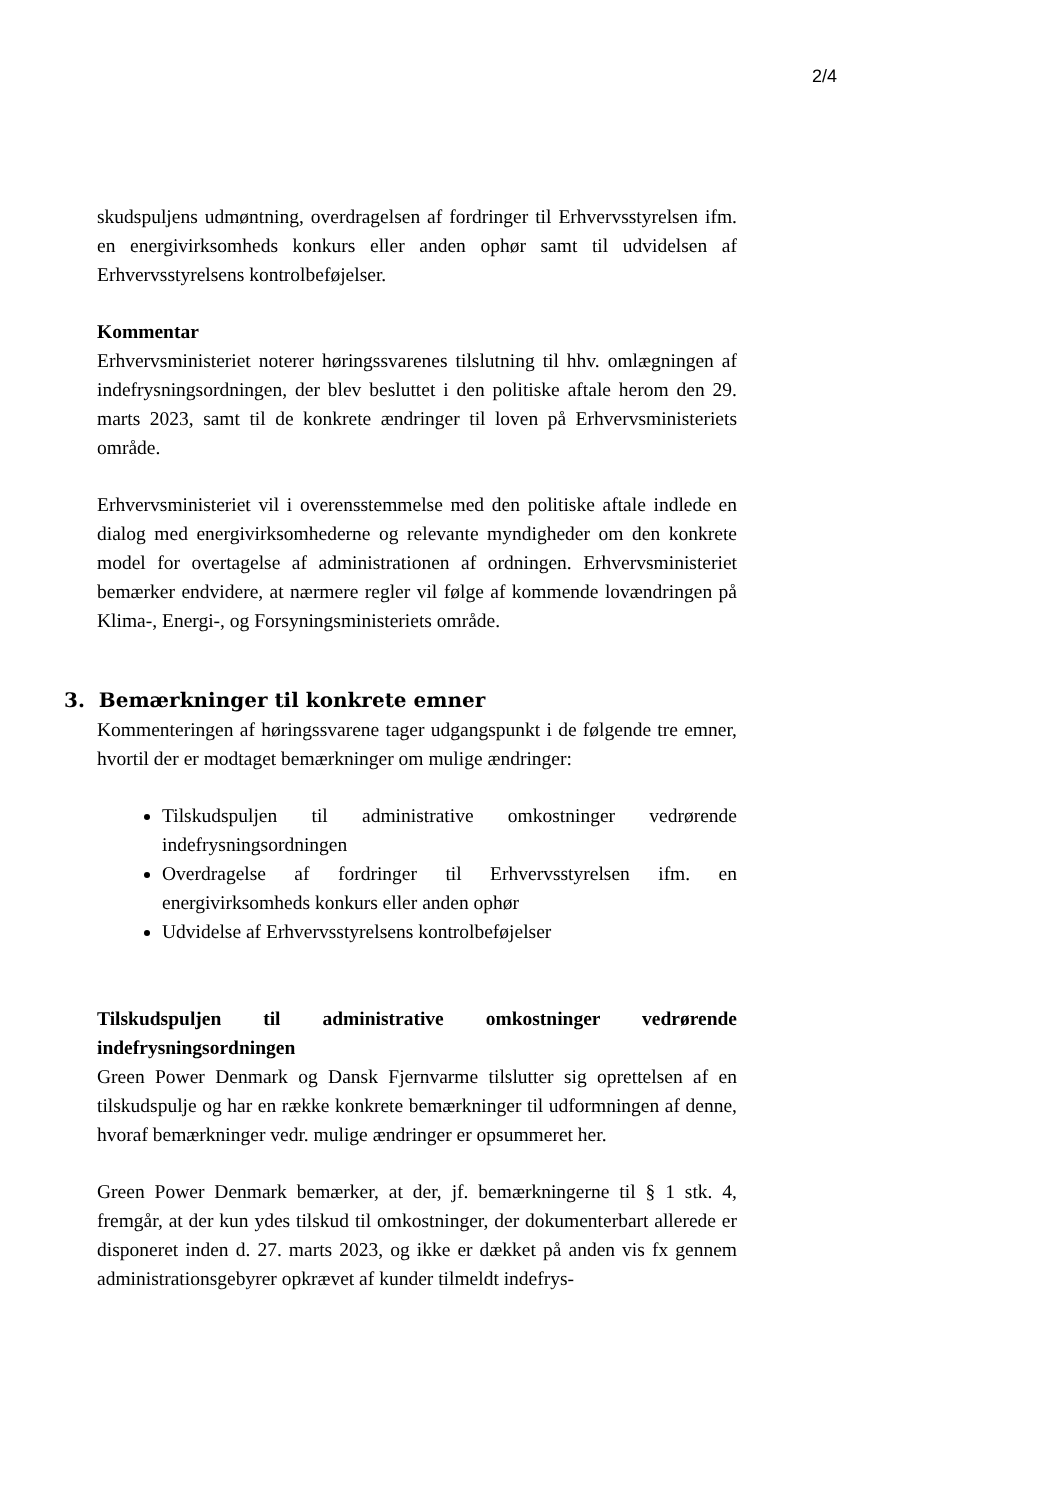2/4
skudspuljens udmøntning, overdragelsen af fordringer til Erhvervsstyrelsen ifm. en energivirksomheds konkurs eller anden ophør samt til udvidelsen af Erhvervsstyrelsens kontrolbeføjelser.
Kommentar
Erhvervsministeriet noterer høringssvarenes tilslutning til hhv. omlægningen af indefrysningsordningen, der blev besluttet i den politiske aftale herom den 29. marts 2023, samt til de konkrete ændringer til loven på Erhvervsministeriets område.
Erhvervsministeriet vil i overensstemmelse med den politiske aftale indlede en dialog med energivirksomhederne og relevante myndigheder om den konkrete model for overtagelse af administrationen af ordningen. Erhvervsministeriet bemærker endvidere, at nærmere regler vil følge af kommende lovændringen på Klima-, Energi-, og Forsyningsministeriets område.
3. Bemærkninger til konkrete emner
Kommenteringen af høringssvarene tager udgangspunkt i de følgende tre emner, hvortil der er modtaget bemærkninger om mulige ændringer:
Tilskudspuljen til administrative omkostninger vedrørende indefrysningsordningen
Overdragelse af fordringer til Erhvervsstyrelsen ifm. en energivirksomheds konkurs eller anden ophør
Udvidelse af Erhvervsstyrelsens kontrolbeføjelser
Tilskudspuljen til administrative omkostninger vedrørende indefrysningsordningen
Green Power Denmark og Dansk Fjernvarme tilslutter sig oprettelsen af en tilskudspulje og har en række konkrete bemærkninger til udformningen af denne, hvoraf bemærkninger vedr. mulige ændringer er opsummeret her.
Green Power Denmark bemærker, at der, jf. bemærkningerne til § 1 stk. 4, fremgår, at der kun ydes tilskud til omkostninger, der dokumenterbart allerede er disponeret inden d. 27. marts 2023, og ikke er dækket på anden vis fx gennem administrationsgebyrer opkrævet af kunder tilmeldt indefrys-